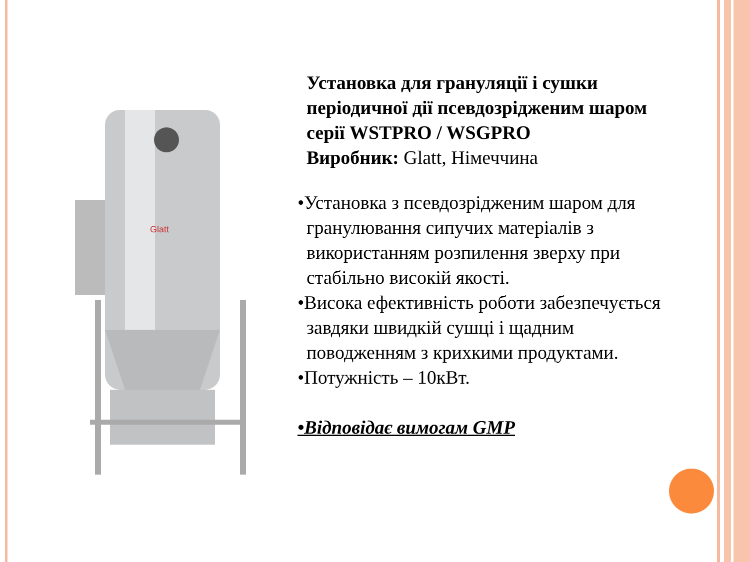Glatt
Установка для грануляції і сушки періодичної дії псевдозрідженим шаром серії WSTPRO / WSGPRO
Виробник: Glatt, Німеччина
•Установка з псевдозрідженим шаром для гранулювання сипучих матеріалів з використанням розпилення зверху при стабільно високій якості.
•Висока ефективність роботи забезпечується завдяки швидкій сушці і щадним поводженням з крихкими продуктами.
•Потужність – 10кВт.
•Відповідає вимогам GMP